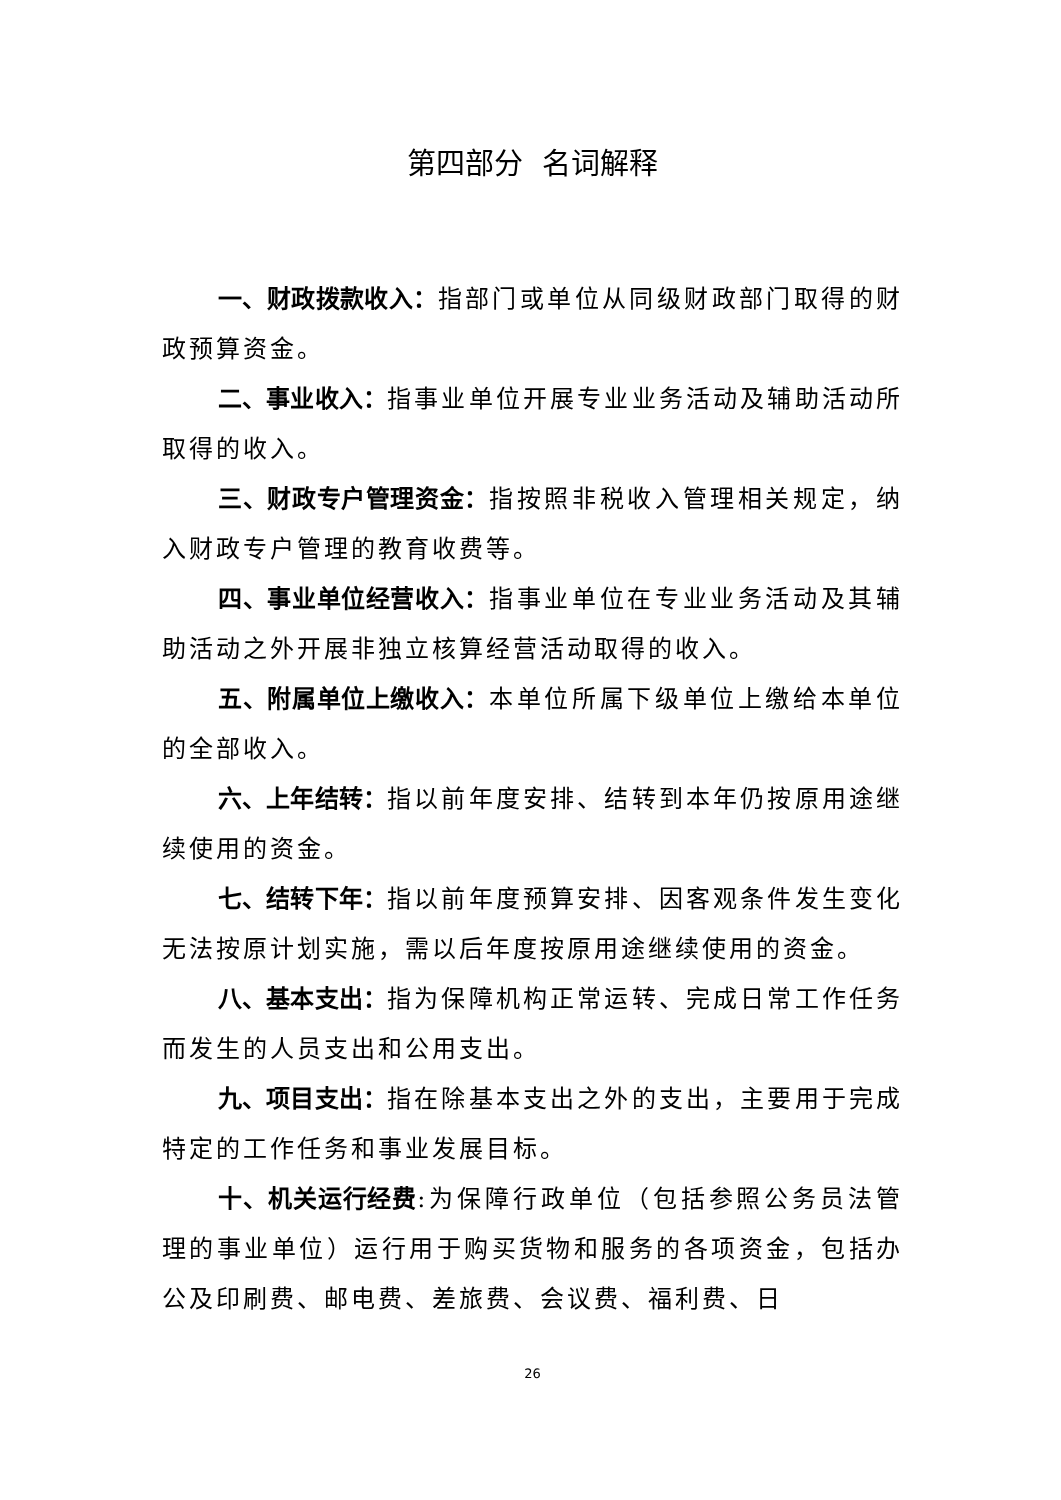第四部分 名词解释
一、财政拨款收入：指部门或单位从同级财政部门取得的财政预算资金。
二、事业收入：指事业单位开展专业业务活动及辅助活动所取得的收入。
三、财政专户管理资金：指按照非税收入管理相关规定，纳入财政专户管理的教育收费等。
四、事业单位经营收入：指事业单位在专业业务活动及其辅助活动之外开展非独立核算经营活动取得的收入。
五、附属单位上缴收入：本单位所属下级单位上缴给本单位的全部收入。
六、上年结转：指以前年度安排、结转到本年仍按原用途继续使用的资金。
七、结转下年：指以前年度预算安排、因客观条件发生变化无法按原计划实施，需以后年度按原用途继续使用的资金。
八、基本支出：指为保障机构正常运转、完成日常工作任务而发生的人员支出和公用支出。
九、项目支出：指在除基本支出之外的支出，主要用于完成特定的工作任务和事业发展目标。
十、机关运行经费:为保障行政单位（包括参照公务员法管理的事业单位）运行用于购买货物和服务的各项资金，包括办公及印刷费、邮电费、差旅费、会议费、福利费、日
26